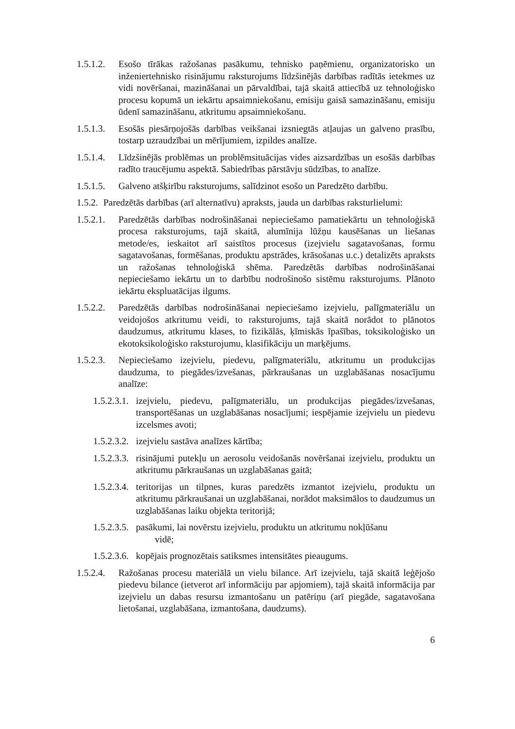1.5.1.2. Esošo tīrākas ražošanas pasākumu, tehnisko paņēmienu, organizatorisko un inženiertehnisko risinājumu raksturojums līdzšinējās darbības radītās ietekmes uz vidi novēršanai, mazināšanai un pārvaldībai, tajā skaitā attiecībā uz tehnoloģisko procesu kopumā un iekārtu apsaimniekošanu, emisiju gaisā samazināšanu, emisiju ūdenī samazināšanu, atkritumu apsaimniekošanu.
1.5.1.3. Esošās piesārņojošās darbības veikšanai izsniegtās atļaujas un galveno prasību, tostarp uzraudzībai un mērījumiem, izpildes analīze.
1.5.1.4. Līdzšinējās problēmas un problēmsituācijas vides aizsardzības un esošās darbības radīto traucējumu aspektā. Sabiedrības pārstāvju sūdzības, to analīze.
1.5.1.5. Galveno atšķirību raksturojums, salīdzinot esošo un Paredzēto darbību.
1.5.2. Paredzētās darbības (arī alternatīvu) apraksts, jauda un darbības raksturlielumi:
1.5.2.1. Paredzētās darbības nodrošināšanai nepieciešamo pamatiekārtu un tehnoloģiskā procesa raksturojums, tajā skaitā, alumīnija lūžņu kausēšanas un liešanas metode/es, ieskaitot arī saistītos procesus (izejvielu sagatavošanas, formu sagatavošanas, formēšanas, produktu apstrādes, krāsošanas u.c.) detalizēts apraksts un ražošanas tehnoloģiskā shēma. Paredzētās darbības nodrošināšanai nepieciešamo iekārtu un to darbību nodrošinošo sistēmu raksturojums. Plānoto iekārtu ekspluatācijas ilgums.
1.5.2.2. Paredzētās darbības nodrošināšanai nepieciešamo izejvielu, palīgmateriālu un veidojošos atkritumu veidi, to raksturojums, tajā skaitā norādot to plānotos daudzumus, atkritumu klases, to fizikālās, ķīmiskās īpašības, toksikoloģisko un ekotoksikoloģisko raksturojumu, klasifikāciju un marķējums.
1.5.2.3. Nepieciešamo izejvielu, piedevu, palīgmateriālu, atkritumu un produkcijas daudzuma, to piegādes/izvešanas, pārkraušanas un uzglabāšanas nosacījumu analīze:
1.5.2.3.1. izejvielu, piedevu, palīgmateriālu, un produkcijas piegādes/izvešanas, transportēšanas un uzglabāšanas nosacījumi; iespējamie izejvielu un piedevu izcelsmes avoti;
1.5.2.3.2. izejvielu sastāva analīzes kārtība;
1.5.2.3.3. risinājumi putekļu un aerosolu veidošanās novēršanai izejvielu, produktu un atkritumu pārkraušanas un uzglabāšanas gaitā;
1.5.2.3.4. teritorijas un tilpnes, kuras paredzēts izmantot izejvielu, produktu un atkritumu pārkraušanai un uzglabāšanai, norādot maksimālos to daudzumus un uzglabāšanas laiku objekta teritorijā;
1.5.2.3.5. pasākumi, lai novērstu izejvielu, produktu un atkritumu nokļūšanu
vidē;
1.5.2.3.6. kopējais prognozētais satiksmes intensitātes pieaugums.
1.5.2.4. Ražošanas procesu materiālā un vielu bilance. Arī izejvielu, tajā skaitā leģējošo piedevu bilance (ietverot arī informāciju par apjomiem), tajā skaitā informācija par izejvielu un dabas resursu izmantošanu un patēriņu (arī piegāde, sagatavošana lietošanai, uzglabāšana, izmantošana, daudzums).
6